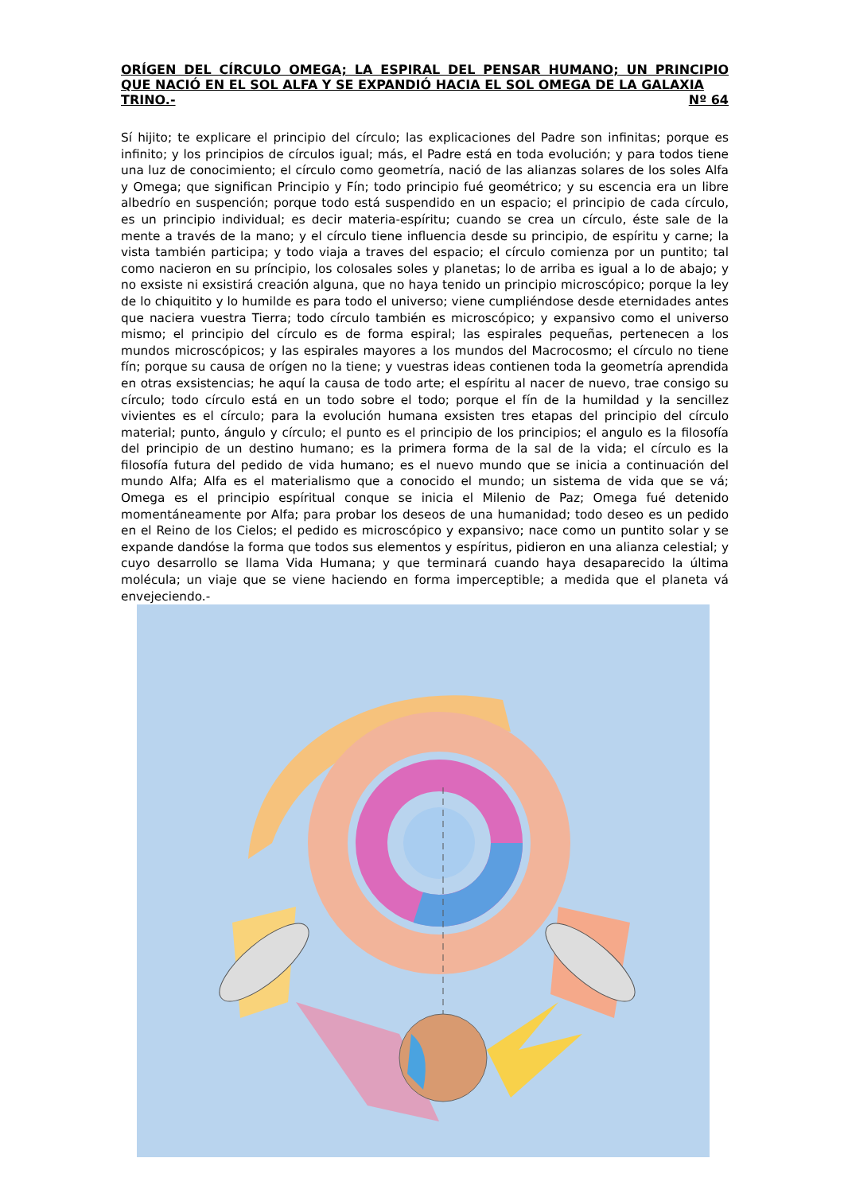ORÍGEN DEL CÍRCULO OMEGA; LA ESPIRAL DEL PENSAR HUMANO; UN PRINCIPIO QUE NACIÓ EN EL SOL ALFA Y SE EXPANDIÓ HACIA EL SOL OMEGA DE LA GALAXIA
TRINO.- Nº 64
Sí hijito; te explicare el principio del círculo; las explicaciones del Padre son infinitas; porque es infinito; y los principios de círculos igual; más, el Padre está en toda evolución; y para todos tiene una luz de conocimiento; el círculo como geometría, nació de las alianzas solares de los soles Alfa y Omega; que significan Principio y Fín; todo principio fué geométrico; y su escencia era un libre albedrío en suspención; porque todo está suspendido en un espacio; el principio de cada círculo, es un principio individual; es decir materia-espíritu; cuando se crea un círculo, éste sale de la mente a través de la mano; y el círculo tiene influencia desde su principio, de espíritu y carne; la vista también participa; y todo viaja a traves del espacio; el círculo comienza por un puntito; tal como nacieron en su príncipio, los colosales soles y planetas; lo de arriba es igual a lo de abajo; y no exsiste ni exsistirá creación alguna, que no haya tenido un principio microscópico; porque la ley de lo chiquitito y lo humilde es para todo el universo; viene cumpliéndose desde eternidades antes que naciera vuestra Tierra; todo círculo también es microscópico; y expansivo como el universo mismo; el principio del círculo es de forma espiral; las espirales pequeñas, pertenecen a los mundos microscópicos; y las espirales mayores a los mundos del Macrocosmo; el círculo no tiene fín; porque su causa de orígen no la tiene; y vuestras ideas contienen toda la geometría aprendida en otras exsistencias; he aquí la causa de todo arte; el espíritu al nacer de nuevo, trae consigo su círculo; todo círculo está en un todo sobre el todo; porque el fín de la humildad y la sencillez vivientes es el círculo; para la evolución humana exsisten tres etapas del principio del círculo material; punto, ángulo y círculo; el punto es el principio de los principios; el angulo es la filosofía del principio de un destino humano; es la primera forma de la sal de la vida; el círculo es la filosofía futura del pedido de vida humano; es el nuevo mundo que se inicia a continuación del mundo Alfa; Alfa es el materialismo que a conocido el mundo; un sistema de vida que se vá; Omega es el principio espíritual conque se inicia el Milenio de Paz; Omega fué detenido momentáneamente por Alfa; para probar los deseos de una humanidad; todo deseo es un pedido en el Reino de los Cielos; el pedido es microscópico y expansivo; nace como un puntito solar y se expande dandóse la forma que todos sus elementos y espíritus, pidieron en una alianza celestial; y cuyo desarrollo se llama Vida Humana; y que terminará cuando haya desaparecido la última molécula; un viaje que se viene haciendo en forma imperceptible; a medida que el planeta vá envejeciendo.-